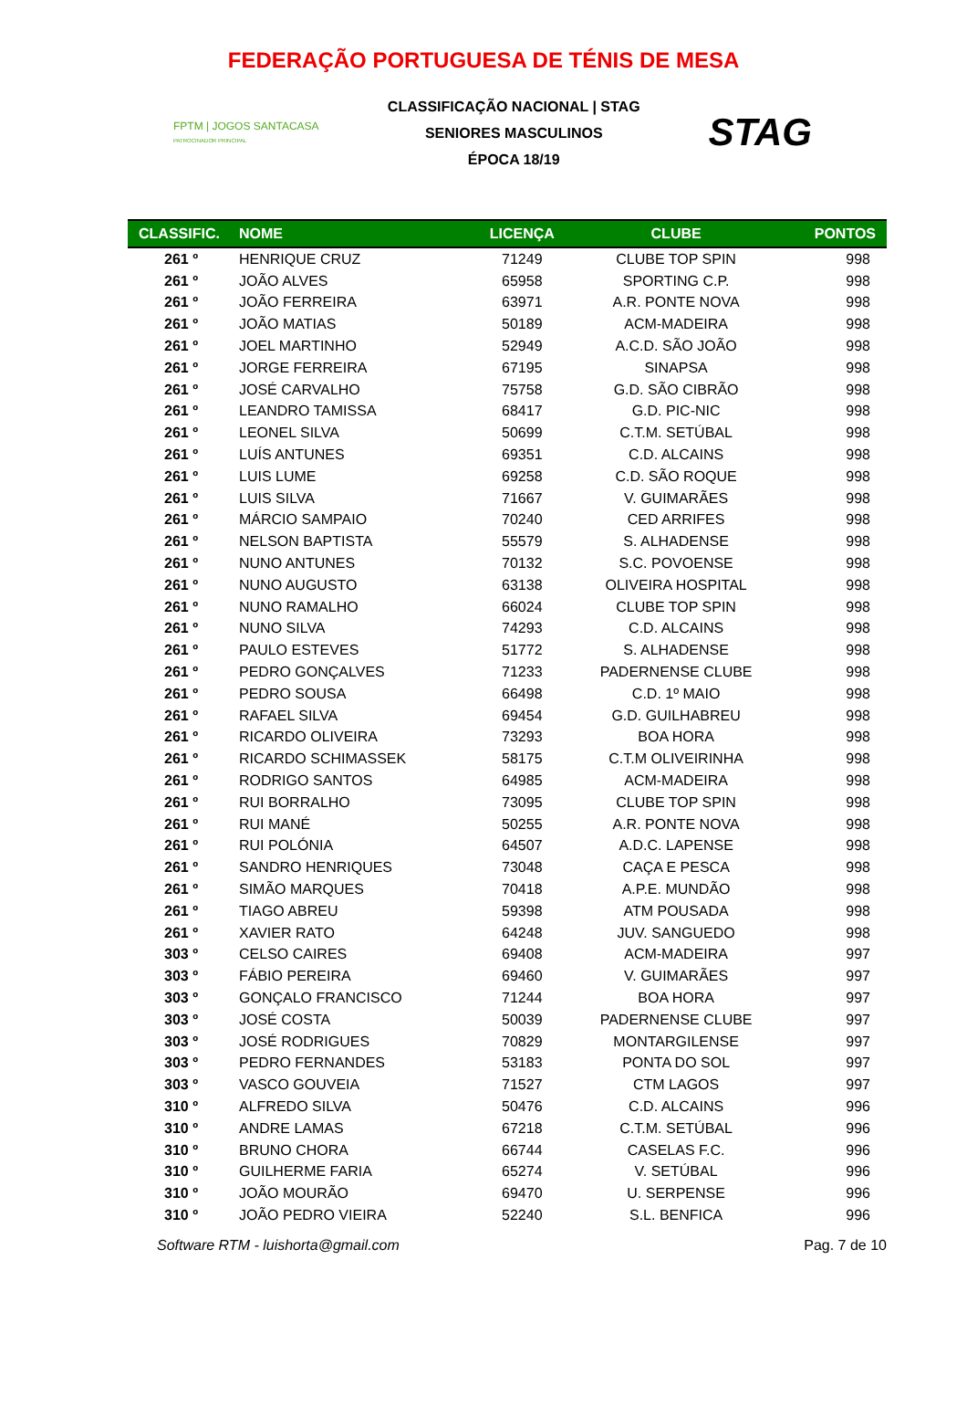FEDERAÇÃO PORTUGUESA DE TÉNIS DE MESA
FPTM | JOGOS SANTACASA
PATROCINADOR PRINCIPAL
CLASSIFICAÇÃO NACIONAL | STAG
SENIORES MASCULINOS
ÉPOCA 18/19
STAG
| CLASSIFIC. | NOME | LICENÇA | CLUBE | PONTOS |
| --- | --- | --- | --- | --- |
| 261 º | HENRIQUE CRUZ | 71249 | CLUBE TOP SPIN | 998 |
| 261 º | JOÃO ALVES | 65958 | SPORTING C.P. | 998 |
| 261 º | JOÃO FERREIRA | 63971 | A.R. PONTE NOVA | 998 |
| 261 º | JOÃO MATIAS | 50189 | ACM-MADEIRA | 998 |
| 261 º | JOEL MARTINHO | 52949 | A.C.D. SÃO JOÃO | 998 |
| 261 º | JORGE FERREIRA | 67195 | SINAPSA | 998 |
| 261 º | JOSÉ CARVALHO | 75758 | G.D. SÃO CIBRÃO | 998 |
| 261 º | LEANDRO TAMISSA | 68417 | G.D. PIC-NIC | 998 |
| 261 º | LEONEL SILVA | 50699 | C.T.M. SETÚBAL | 998 |
| 261 º | LUÍS ANTUNES | 69351 | C.D. ALCAINS | 998 |
| 261 º | LUIS LUME | 69258 | C.D. SÃO ROQUE | 998 |
| 261 º | LUIS SILVA | 71667 | V. GUIMARÃES | 998 |
| 261 º | MÁRCIO SAMPAIO | 70240 | CED ARRIFES | 998 |
| 261 º | NELSON BAPTISTA | 55579 | S. ALHADENSE | 998 |
| 261 º | NUNO ANTUNES | 70132 | S.C. POVOENSE | 998 |
| 261 º | NUNO AUGUSTO | 63138 | OLIVEIRA HOSPITAL | 998 |
| 261 º | NUNO RAMALHO | 66024 | CLUBE TOP SPIN | 998 |
| 261 º | NUNO SILVA | 74293 | C.D. ALCAINS | 998 |
| 261 º | PAULO ESTEVES | 51772 | S. ALHADENSE | 998 |
| 261 º | PEDRO GONÇALVES | 71233 | PADERNENSE CLUBE | 998 |
| 261 º | PEDRO SOUSA | 66498 | C.D. 1º MAIO | 998 |
| 261 º | RAFAEL SILVA | 69454 | G.D. GUILHABREU | 998 |
| 261 º | RICARDO OLIVEIRA | 73293 | BOA HORA | 998 |
| 261 º | RICARDO SCHIMASSEK | 58175 | C.T.M OLIVEIRINHA | 998 |
| 261 º | RODRIGO SANTOS | 64985 | ACM-MADEIRA | 998 |
| 261 º | RUI BORRALHO | 73095 | CLUBE TOP SPIN | 998 |
| 261 º | RUI MANÉ | 50255 | A.R. PONTE NOVA | 998 |
| 261 º | RUI POLÓNIA | 64507 | A.D.C. LAPENSE | 998 |
| 261 º | SANDRO HENRIQUES | 73048 | CAÇA E PESCA | 998 |
| 261 º | SIMÃO MARQUES | 70418 | A.P.E. MUNDÃO | 998 |
| 261 º | TIAGO ABREU | 59398 | ATM POUSADA | 998 |
| 261 º | XAVIER RATO | 64248 | JUV. SANGUEDO | 998 |
| 303 º | CELSO CAIRES | 69408 | ACM-MADEIRA | 997 |
| 303 º | FÁBIO PEREIRA | 69460 | V. GUIMARÃES | 997 |
| 303 º | GONÇALO FRANCISCO | 71244 | BOA HORA | 997 |
| 303 º | JOSÉ COSTA | 50039 | PADERNENSE CLUBE | 997 |
| 303 º | JOSÉ RODRIGUES | 70829 | MONTARGILENSE | 997 |
| 303 º | PEDRO FERNANDES | 53183 | PONTA DO SOL | 997 |
| 303 º | VASCO GOUVEIA | 71527 | CTM LAGOS | 997 |
| 310 º | ALFREDO SILVA | 50476 | C.D. ALCAINS | 996 |
| 310 º | ANDRE LAMAS | 67218 | C.T.M. SETÚBAL | 996 |
| 310 º | BRUNO CHORA | 66744 | CASELAS F.C. | 996 |
| 310 º | GUILHERME FARIA | 65274 | V. SETÚBAL | 996 |
| 310 º | JOÃO MOURÃO | 69470 | U. SERPENSE | 996 |
| 310 º | JOÃO PEDRO VIEIRA | 52240 | S.L. BENFICA | 996 |
Software RTM - luishorta@gmail.com Pag. 7 de 10